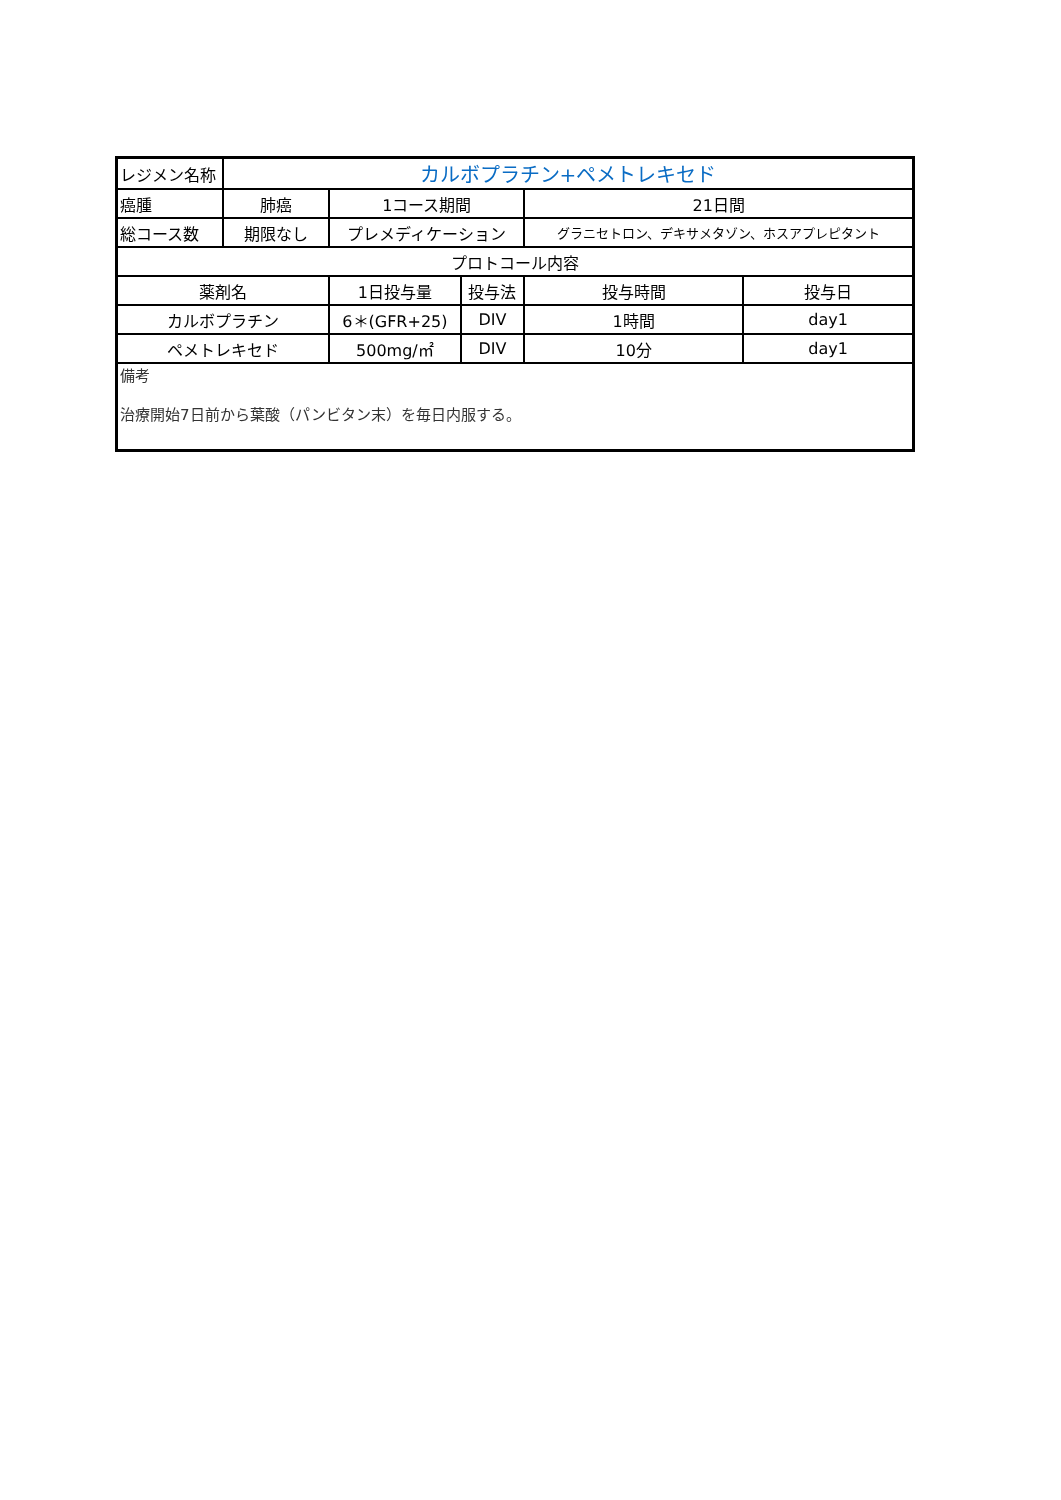| レジメン名称 | カルボプラチン+ペメトレキセド | | | | |
| 癌腫 | 肺癌 | 1コース期間 | | 21日間 | |
| 総コース数 | 期限なし | プレメディケーション | | グラニセトロン、デキサメタゾン、ホスアプレピタント | |
| プロトコール内容 | | | | | |
| 薬剤名 | | 1日投与量 | 投与法 | 投与時間 | 投与日 |
| カルボプラチン | | 6＊(GFR+25) | DIV | 1時間 | day1 |
| ペメトレキセド | | 500mg/㎡ | DIV | 10分 | day1 |
| 備考 治療開始7日前から葉酸（パンビタン末）を毎日内服する。 | | | | | |